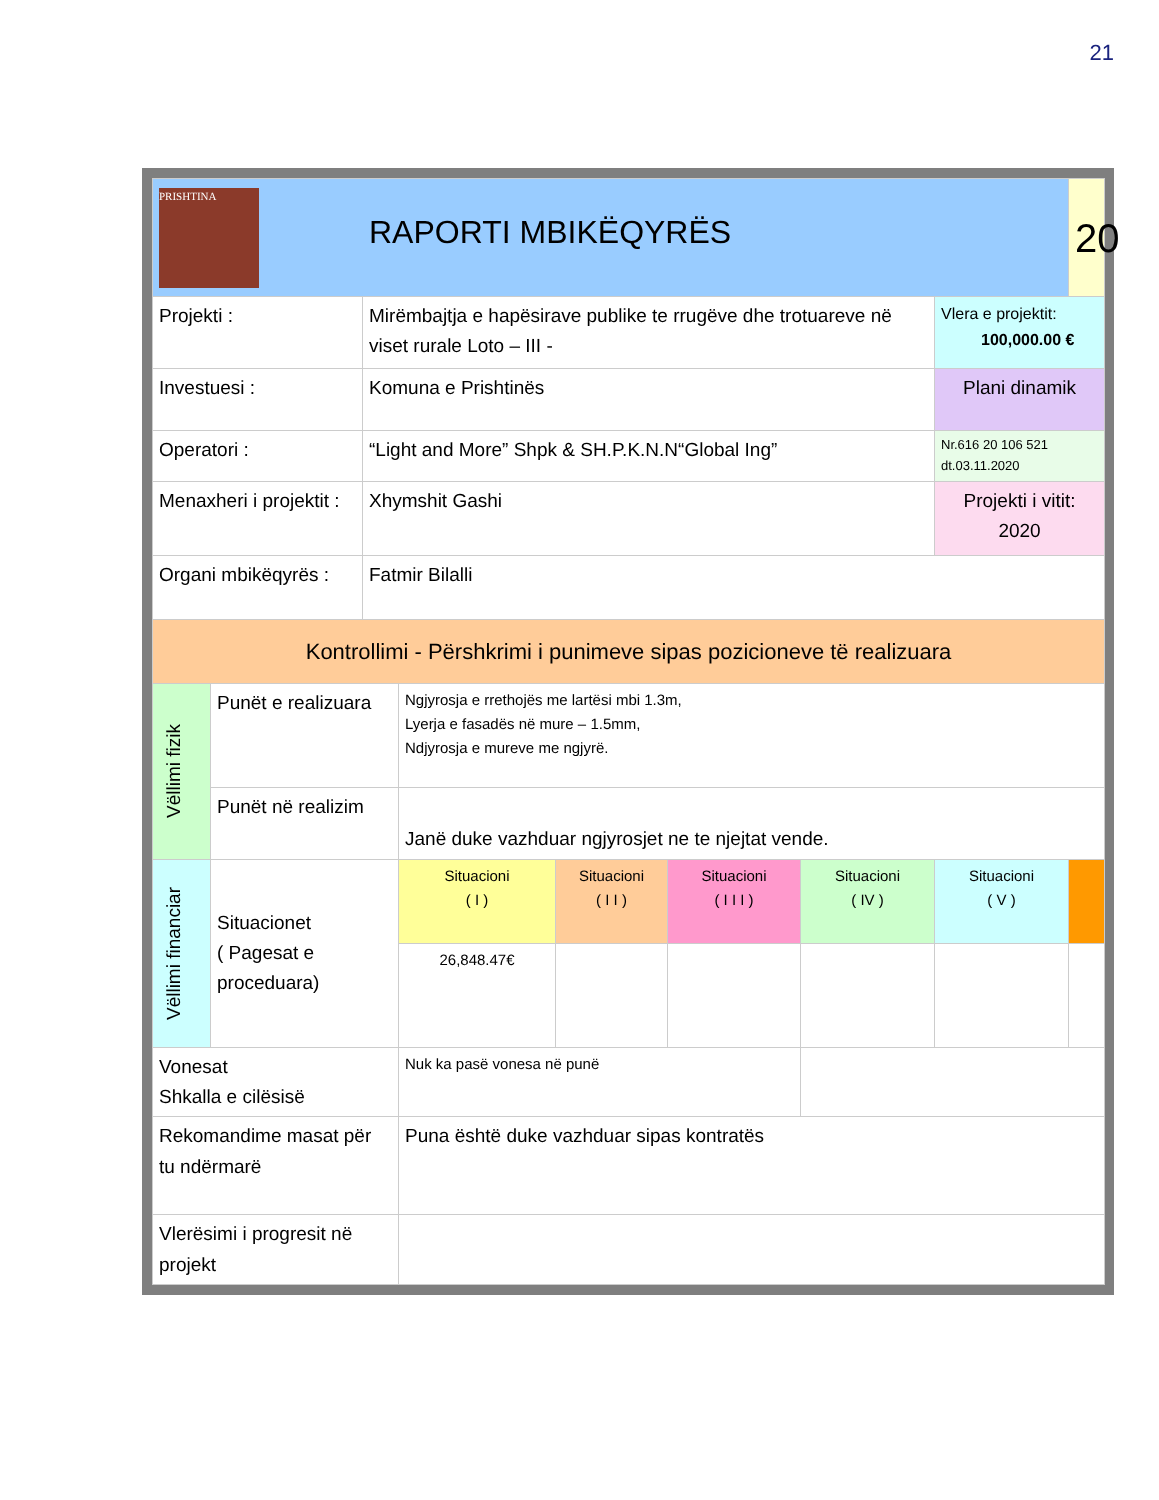21
| PRISHTINA RAPORTI MBIKËQYRËS | | | | | | | | 20 |
| Projekti : | | Mirëmbajtja e hapësirave publike te rrugëve dhe trotuareve në viset rurale Loto – III - | | | | | Vlera e projektit: 100,000.00 € | |
| Investuesi : | | Komuna e Prishtinës | | | | | Plani dinamik | |
| Operatori : | | “Light and More” Shpk & SH.P.K.N.N“Global Ing” | | | | | Nr.616 20 106 521 dt.03.11.2020 | |
| Menaxheri i projektit : | | Xhymshit Gashi | | | | | Projekti i vitit: 2020 | |
| Organi mbikëqyrës : | | Fatmir Bilalli | | | | | | |
| Kontrollimi - Përshkrimi i punimeve sipas pozicioneve të realizuara | | | | | | | | |
| Vëllimi fizik | Punët e realizuara | | Ngjyrosja e rrethojës me lartësi mbi 1.3m, Lyerja e fasadës në mure – 1.5mm, Ndjyrosja e mureve me ngjyrë. | | | | | |
| | Punët në realizim | | Janë duke vazhduar ngjyrosjet ne te njejtat vende. | | | | | |
| Vëllimi financiar | Situacionet ( Pagesat e proceduara) | | Situacioni ( I ) | Situacioni ( I I ) | Situacioni ( I I I ) | Situacioni ( IV ) | Situacioni ( V ) | |
| | | | 26,848.47€ | | | | | |
| Vonesat Shkalla e cilësisë | | | Nuk ka pasë vonesa në punë | | | | | |
| Rekomandime masat për tu ndërmarë | | | Puna është duke vazhduar sipas kontratës | | | | | |
| Vlerësimi i progresit në projekt | | | | | | | | |